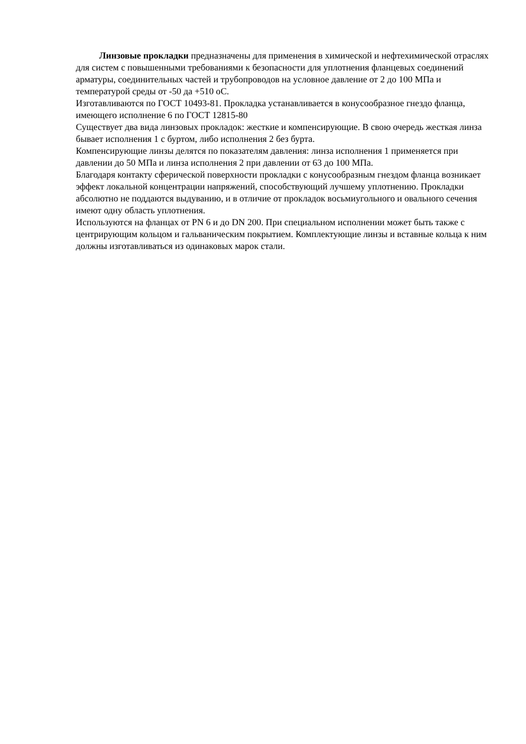Линзовые прокладки предназначены для применения в химической и нефтехимической отраслях для систем с повышенными требованиями к безопасности для уплотнения фланцевых соединений арматуры, соединительных частей и трубопроводов на условное давление от 2 до 100 МПа и температурой среды от -50 да +510 оС.
Изготавливаются по ГОСТ 10493-81. Прокладка устанавливается в конусообразное гнездо фланца, имеющего исполнение 6 по ГОСТ 12815-80
Существует два вида линзовых прокладок: жесткие и компенсирующие. В свою очередь жесткая линза бывает исполнения 1 с буртом, либо исполнения 2 без бурта.
Компенсирующие линзы делятся по показателям давления: линза исполнения 1 применяется при давлении до 50 МПа и линза исполнения 2 при давлении от 63 до 100 МПа.
Благодаря контакту сферической поверхности прокладки с конусообразным гнездом фланца возникает эффект локальной концентрации напряжений, способствующий лучшему уплотнению. Прокладки абсолютно не поддаются выдуванию, и в отличие от прокладок восьмиугольного и овального сечения имеют одну область уплотнения.
Используются на фланцах от PN 6 и до DN 200. При специальном исполнении может быть также с центрирующим кольцом и гальваническим покрытием. Комплектующие линзы и вставные кольца к ним должны изготавливаться из одинаковых марок стали.